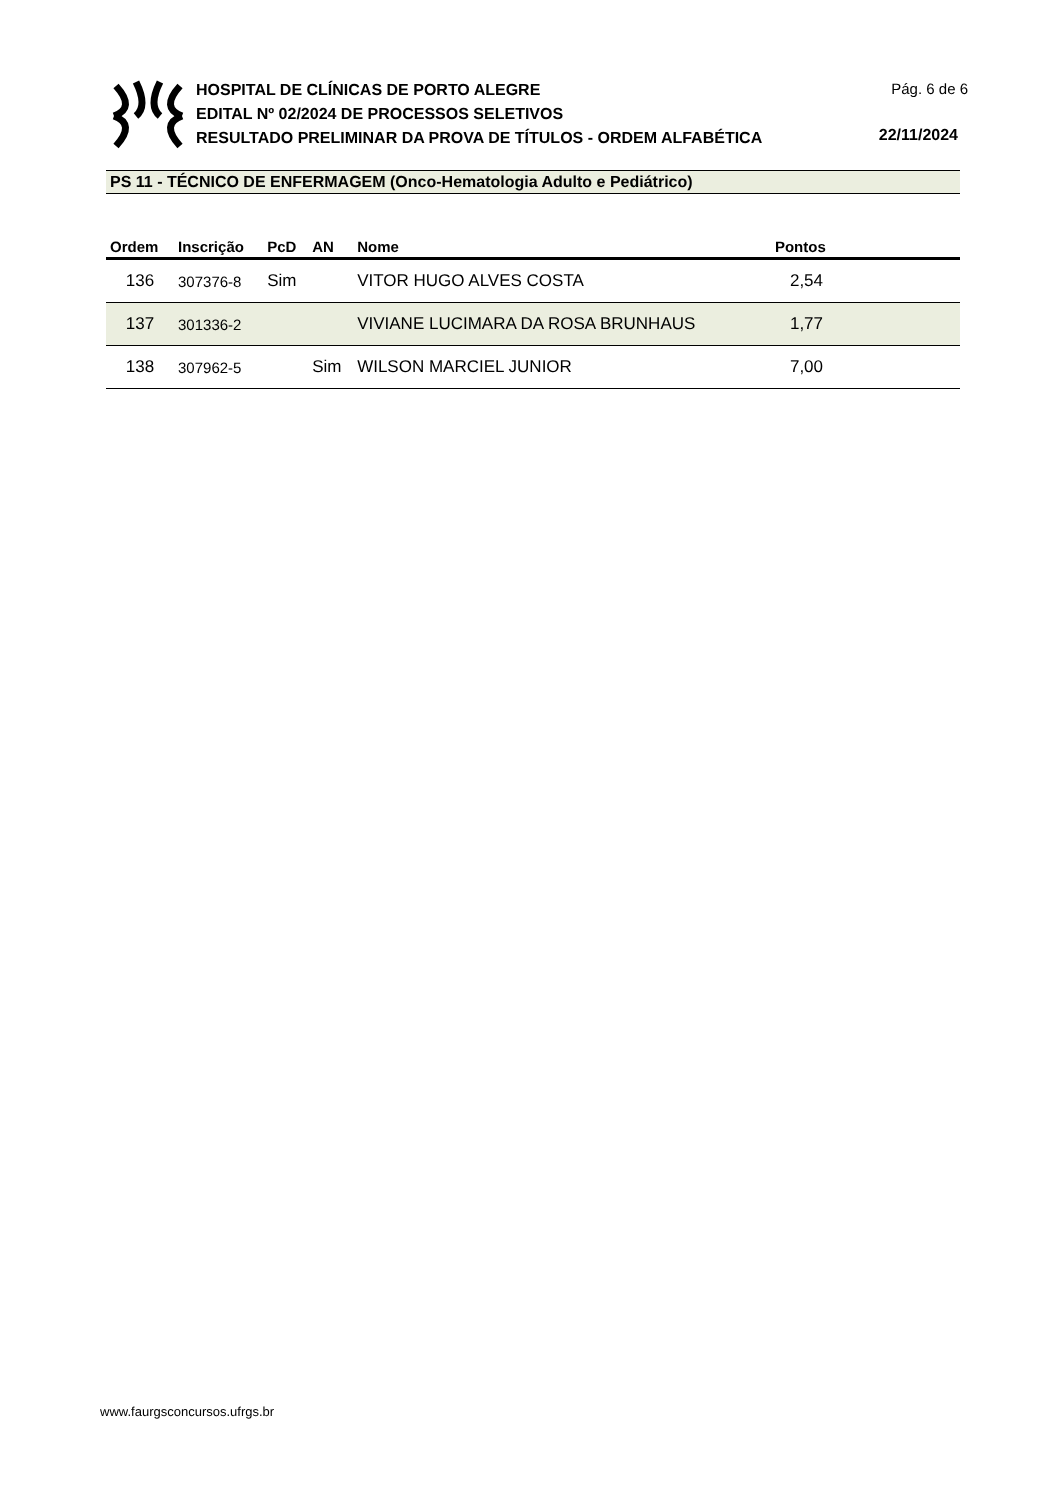HOSPITAL DE CLÍNICAS DE PORTO ALEGRE
EDITAL Nº 02/2024 DE PROCESSOS SELETIVOS
RESULTADO PRELIMINAR DA PROVA DE TÍTULOS - ORDEM ALFABÉTICA
Pág. 6 de 6
22/11/2024
PS 11 - TÉCNICO DE ENFERMAGEM (Onco-Hematologia Adulto e Pediátrico)
| Ordem | Inscrição | PcD | AN | Nome | Pontos | |
| --- | --- | --- | --- | --- | --- | --- |
| 136 | 307376-8 | Sim | | VITOR HUGO ALVES COSTA | 2,54 | |
| 137 | 301336-2 | | | VIVIANE LUCIMARA DA ROSA BRUNHAUS | 1,77 | |
| 138 | 307962-5 | | Sim | WILSON MARCIEL JUNIOR | 7,00 | |
www.faurgsconcursos.ufrgs.br